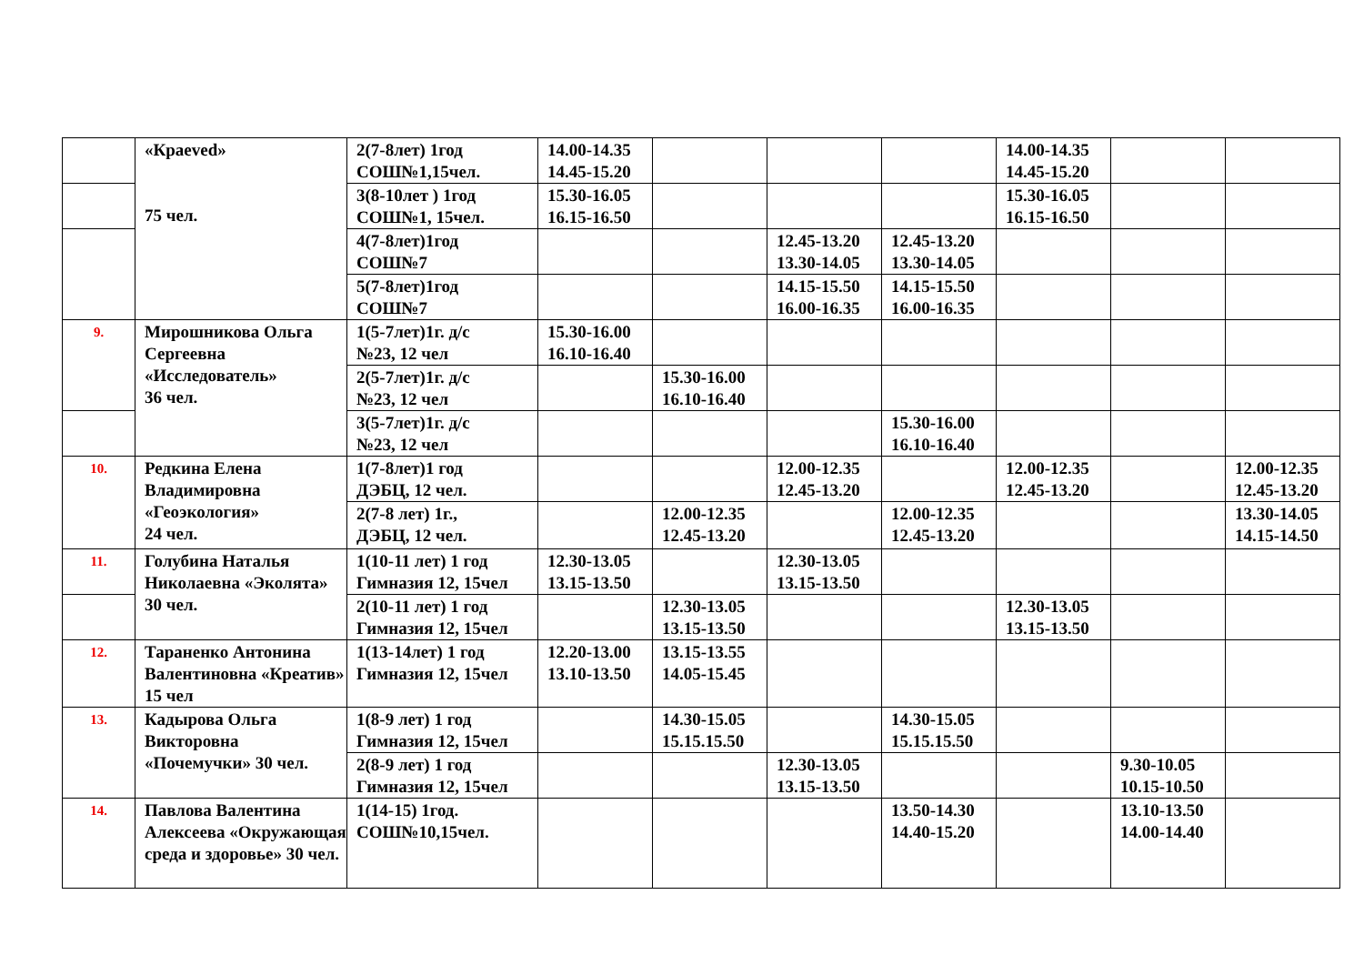| | «Краеved» 75 чел. | 2(7-8лет) 1год СОШ№1,15чел. | 14.00-14.35 14.45-15.20 | | | | 14.00-14.35 14.45-15.20 | | |
| | | 3(8-10лет ) 1год СОШ№1, 15чел. | 15.30-16.05 16.15-16.50 | | | | 15.30-16.05 16.15-16.50 | | |
| | | 4(7-8лет)1год СОШ№7 | | | 12.45-13.20 13.30-14.05 | 12.45-13.20 13.30-14.05 | | | |
| | | 5(7-8лет)1год СОШ№7 | | | 14.15-15.50 16.00-16.35 | 14.15-15.50 16.00-16.35 | | | |
| 9. | Мирошникова Ольга Сергеевна «Исследователь» 36 чел. | 1(5-7лет)1г. д/с №23, 12 чел | 15.30-16.00 16.10-16.40 | | | | | | |
| | | 2(5-7лет)1г. д/с №23, 12 чел | | 15.30-16.00 16.10-16.40 | | | | | |
| | | 3(5-7лет)1г. д/с №23, 12 чел | | | | 15.30-16.00 16.10-16.40 | | | |
| 10. | Редкина Елена Владимировна «Геоэкология» 24 чел. | 1(7-8лет)1 год ДЭБЦ, 12 чел. | | | 12.00-12.35 12.45-13.20 | | 12.00-12.35 12.45-13.20 | | 12.00-12.35 12.45-13.20 |
| | | 2(7-8 лет) 1г., ДЭБЦ, 12 чел. | | 12.00-12.35 12.45-13.20 | | 12.00-12.35 12.45-13.20 | | | 13.30-14.05 14.15-14.50 |
| 11. | Голубина Наталья Николаевна «Эколята» 30 чел. | 1(10-11 лет) 1 год Гимназия 12, 15чел | 12.30-13.05 13.15-13.50 | | 12.30-13.05 13.15-13.50 | | | | |
| | | 2(10-11 лет) 1 год Гимназия 12, 15чел | | 12.30-13.05 13.15-13.50 | | | 12.30-13.05 13.15-13.50 | | |
| 12. | Тараненко Антонина Валентиновна «Креатив» 15 чел | 1(13-14лет) 1 год Гимназия 12, 15чел | 12.20-13.00 13.10-13.50 | 13.15-13.55 14.05-15.45 | | | | | |
| 13. | Кадырова Ольга Викторовна «Почемучки» 30 чел. | 1(8-9 лет) 1 год Гимназия 12, 15чел | | 14.30-15.05 15.15.15.50 | | 14.30-15.05 15.15.15.50 | | | |
| | | 2(8-9 лет) 1 год Гимназия 12, 15чел | | | 12.30-13.05 13.15-13.50 | | | 9.30-10.05 10.15-10.50 | |
| 14. | Павлова Валентина Алексеева «Окружающая среда и здоровье» 30 чел. | 1(14-15) 1год. СОШ№10,15чел. | | | | 13.50-14.30 14.40-15.20 | | 13.10-13.50 14.00-14.40 | |